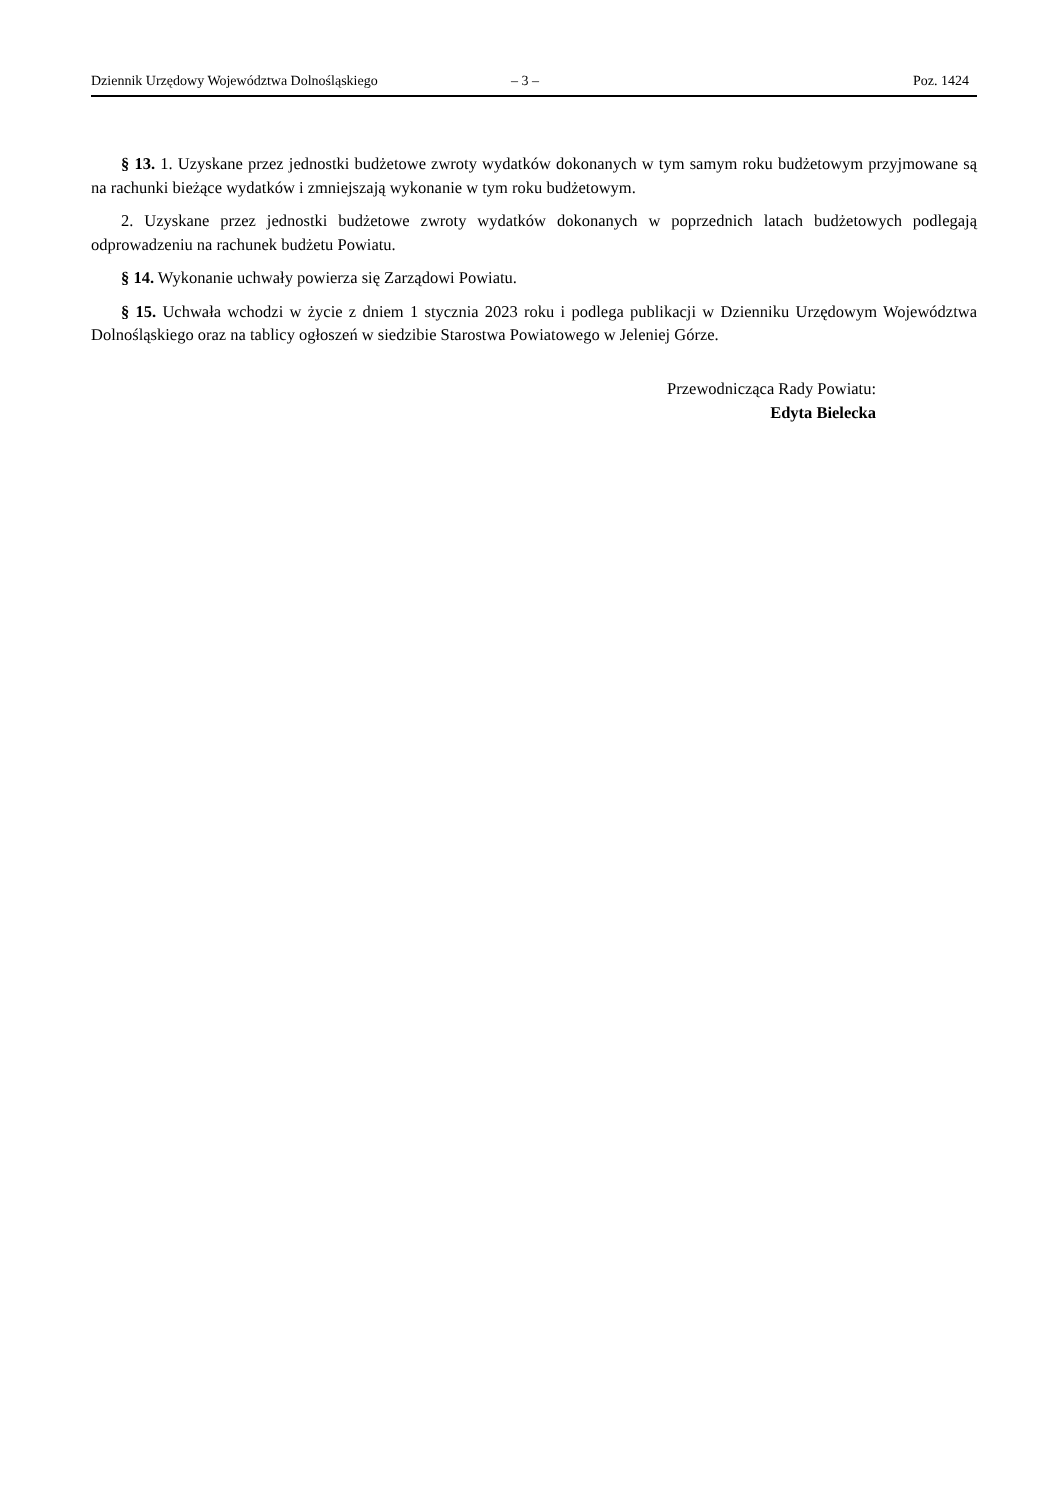Dziennik Urzędowy Województwa Dolnośląskiego – 3 – Poz. 1424
§ 13. 1. Uzyskane przez jednostki budżetowe zwroty wydatków dokonanych w tym samym roku budżetowym przyjmowane są na rachunki bieżące wydatków i zmniejszają wykonanie w tym roku budżetowym.
2. Uzyskane przez jednostki budżetowe zwroty wydatków dokonanych w poprzednich latach budżetowych podlegają odprowadzeniu na rachunek budżetu Powiatu.
§ 14. Wykonanie uchwały powierza się Zarządowi Powiatu.
§ 15. Uchwała wchodzi w życie z dniem 1 stycznia 2023 roku i podlega publikacji w Dzienniku Urzędowym Województwa Dolnośląskiego oraz na tablicy ogłoszeń w siedzibie Starostwa Powiatowego w Jeleniej Górze.
Przewodnicząca Rady Powiatu:
Edyta Bielecka